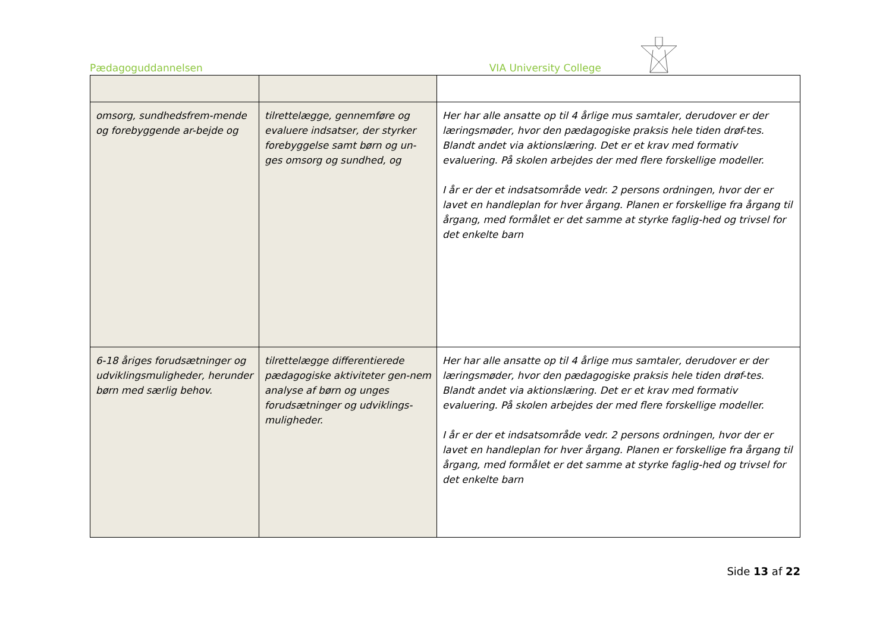Pædagoguddannelsen VIA University College
| omsorg, sundhedsfrem-mende og forebyggende ar-bejde og | tilrettelægge, gennemføre og evaluere indsatser, der styrker forebyggelse samt børn og un-ges omsorg og sundhed, og | Her har alle ansatte op til 4 årlige mus samtaler, derudover er der læringsmøder, hvor den pædagogiske praksis hele tiden drøf-tes. Blandt andet via aktionslæring. Det er et krav med formativ evaluering. På skolen arbejdes der med flere forskellige modeller. I år er der et indsatsområde vedr. 2 persons ordningen, hvor der er lavet en handleplan for hver årgang. Planen er forskellige fra årgang til årgang, med formålet er det samme at styrke faglig-hed og trivsel for det enkelte barn |
| 6-18 åriges forudsætninger og udviklingsmuligheder, herunder børn med særlig behov. | tilrettelægge differentierede pædagogiske aktiviteter gen-nem analyse af børn og unges forudsætninger og udviklings-muligheder. | Her har alle ansatte op til 4 årlige mus samtaler, derudover er der læringsmøder, hvor den pædagogiske praksis hele tiden drøf-tes. Blandt andet via aktionslæring. Det er et krav med formativ evaluering. På skolen arbejdes der med flere forskellige modeller. I år er der et indsatsområde vedr. 2 persons ordningen, hvor der er lavet en handleplan for hver årgang. Planen er forskellige fra årgang til årgang, med formålet er det samme at styrke faglig-hed og trivsel for det enkelte barn |
Side 13 af 22